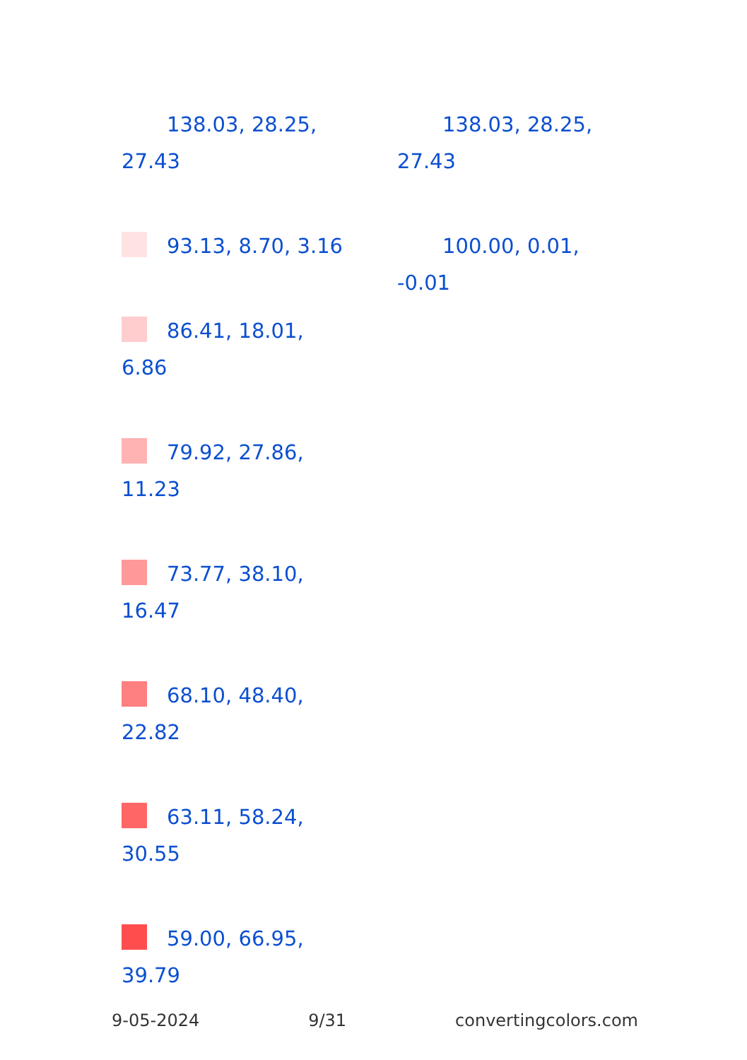138.03, 28.25, 27.43
93.13, 8.70, 3.16
86.41, 18.01, 6.86
79.92, 27.86, 11.23
73.77, 38.10, 16.47
68.10, 48.40, 22.82
63.11, 58.24, 30.55
59.00, 66.95, 39.79
138.03, 28.25, 27.43
100.00, 0.01, -0.01
9-05-2024 9/31 convertingcolors.com